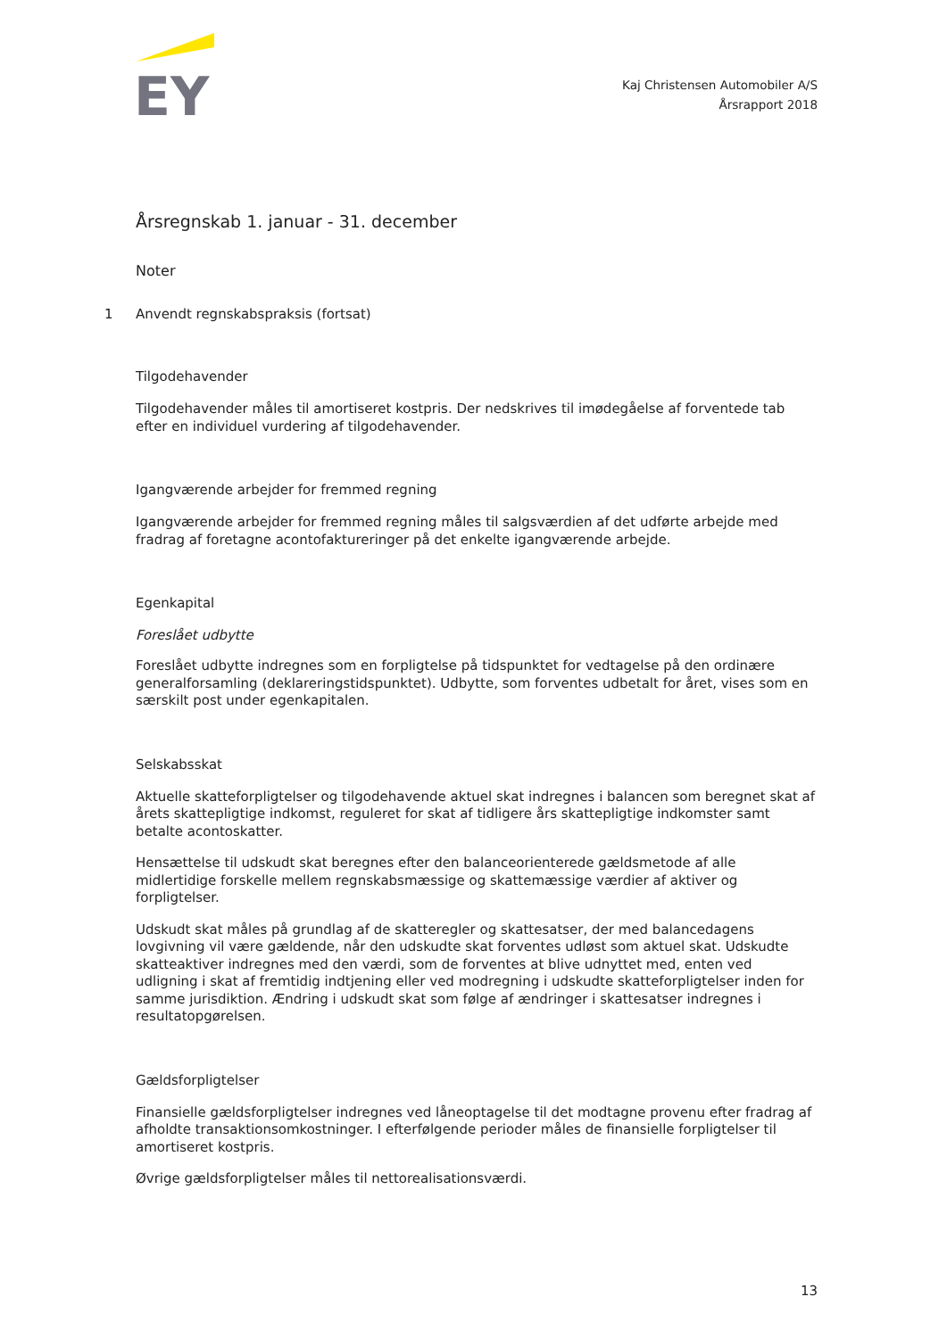EY
Kaj Christensen Automobiler A/S
Årsrapport 2018
Årsregnskab 1. januar - 31. december
Noter
1 Anvendt regnskabspraksis (fortsat)
Tilgodehavender
Tilgodehavender måles til amortiseret kostpris. Der nedskrives til imødegåelse af forventede tab efter en individuel vurdering af tilgodehavender.
Igangværende arbejder for fremmed regning
Igangværende arbejder for fremmed regning måles til salgsværdien af det udførte arbejde med fradrag af foretagne acontofaktureringer på det enkelte igangværende arbejde.
Egenkapital
Foreslået udbytte
Foreslået udbytte indregnes som en forpligtelse på tidspunktet for vedtagelse på den ordinære generalforsamling (deklareringstidspunktet). Udbytte, som forventes udbetalt for året, vises som en særskilt post under egenkapitalen.
Selskabsskat
Aktuelle skatteforpligtelser og tilgodehavende aktuel skat indregnes i balancen som beregnet skat af årets skattepligtige indkomst, reguleret for skat af tidligere års skattepligtige indkomster samt betalte acontoskatter.
Hensættelse til udskudt skat beregnes efter den balanceorienterede gældsmetode af alle midlertidige forskelle mellem regnskabsmæssige og skattemæssige værdier af aktiver og forpligtelser.
Udskudt skat måles på grundlag af de skatteregler og skattesatser, der med balancedagens lovgivning vil være gældende, når den udskudte skat forventes udløst som aktuel skat. Udskudte skatteaktiver indregnes med den værdi, som de forventes at blive udnyttet med, enten ved udligning i skat af fremtidig indtjening eller ved modregning i udskudte skatteforpligtelser inden for samme jurisdiktion. Ændring i udskudt skat som følge af ændringer i skattesatser indregnes i resultatopgørelsen.
Gældsforpligtelser
Finansielle gældsforpligtelser indregnes ved låneoptagelse til det modtagne provenu efter fradrag af afholdte transaktionsomkostninger. I efterfølgende perioder måles de finansielle forpligtelser til amortiseret kostpris.
Øvrige gældsforpligtelser måles til nettorealisationsværdi.
13